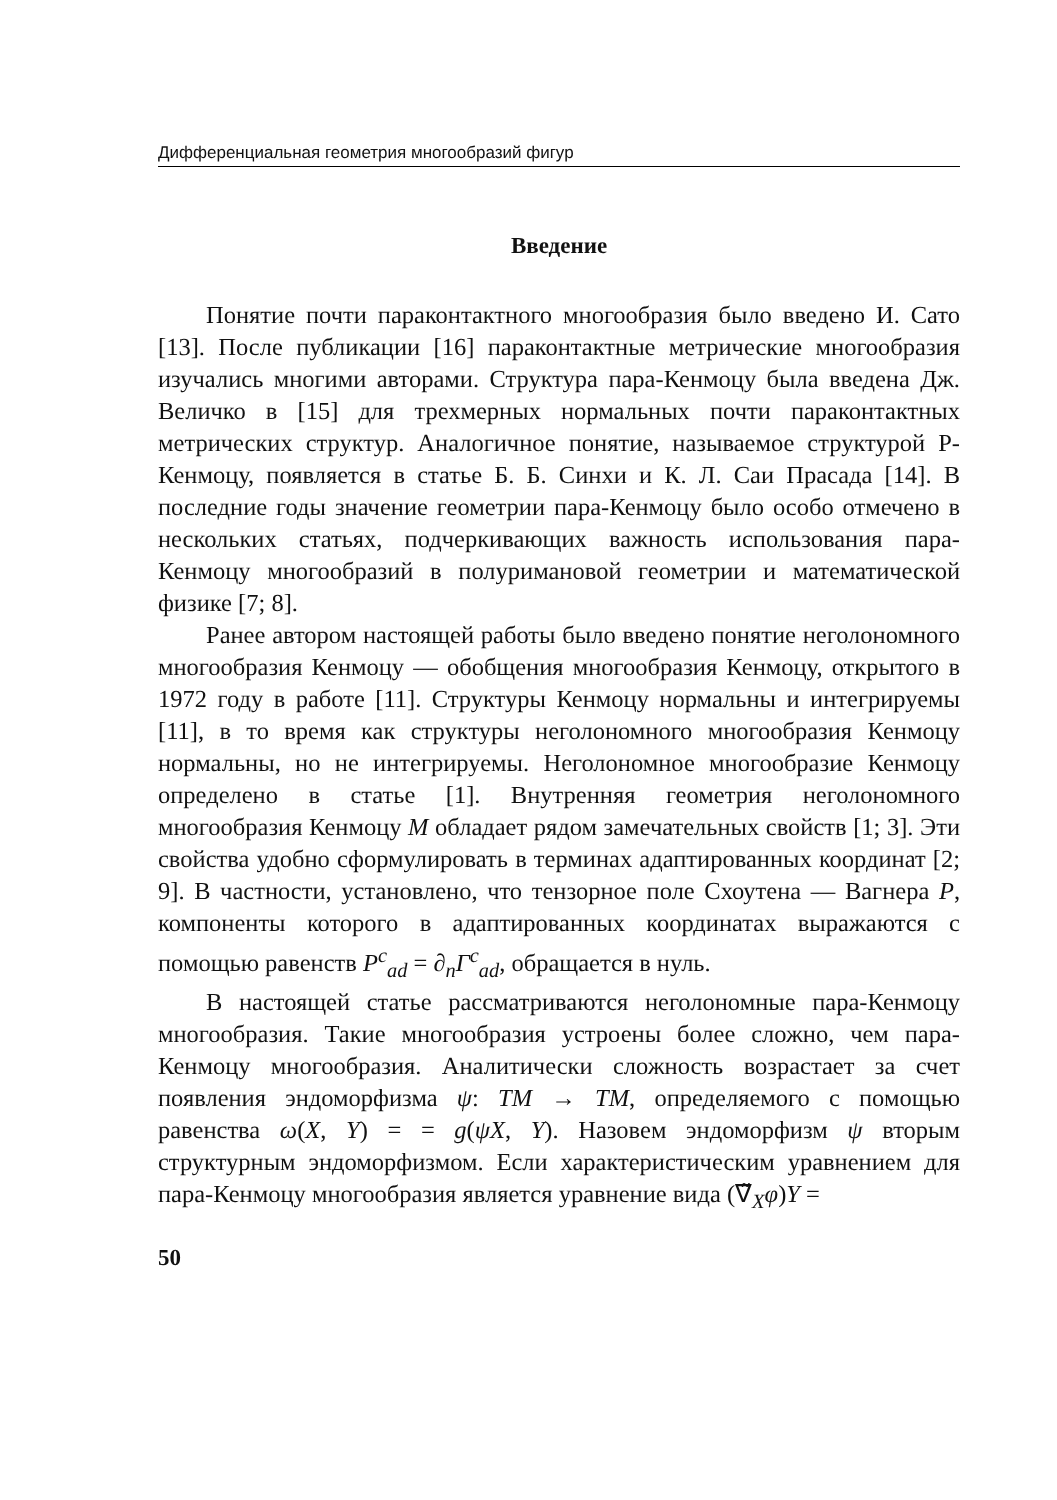Дифференциальная геометрия многообразий фигур
Введение
Понятие почти параконтактного многообразия было введено И. Сато [13]. После публикации [16] параконтактные метрические многообразия изучались многими авторами. Структура пара-Кенмоцу была введена Дж. Величко в [15] для трехмерных нормальных почти параконтактных метрических структур. Аналогичное понятие, называемое структурой P-Кенмоцу, появляется в статье Б. Б. Синхи и К. Л. Саи Прасада [14]. В последние годы значение геометрии пара-Кенмоцу было особо отмечено в нескольких статьях, подчеркивающих важность использования пара-Кенмоцу многообразий в полуримановой геометрии и математической физике [7; 8].
Ранее автором настоящей работы было введено понятие неголономного многообразия Кенмоцу — обобщения многообразия Кенмоцу, открытого в 1972 году в работе [11]. Структуры Кенмоцу нормальны и интегрируемы [11], в то время как структуры неголономного многообразия Кенмоцу нормальны, но не интегрируемы. Неголономное многообразие Кенмоцу определено в статье [1]. Внутренняя геометрия неголономного многообразия Кенмоцу M обладает рядом замечательных свойств [1; 3]. Эти свойства удобно сформулировать в терминах адаптированных координат [2; 9]. В частности, установлено, что тензорное поле Схоутена — Вагнера P, компоненты которого в адаптированных координатах выражаются с помощью равенств P<sup>c</sup><sub>ad</sub> = ∂<sub>n</sub>Γ<sup>c</sup><sub>ad</sub>, обращается в нуль.
В настоящей статье рассматриваются неголономные пара-Кенмоцу многообразия. Такие многообразия устроены более сложно, чем пара-Кенмоцу многообразия. Аналитически сложность возрастает за счет появления эндоморфизма ψ: TM → TM, определяемого с помощью равенства ω(X, Y) = = g(ψX, Y). Назовем эндоморфизм ψ вторым структурным эндоморфизмом. Если характеристическим уравнением для пара-Кенмоцу многообразия является уравнение вида (∇̃<sub>X</sub>φ)Y =
50